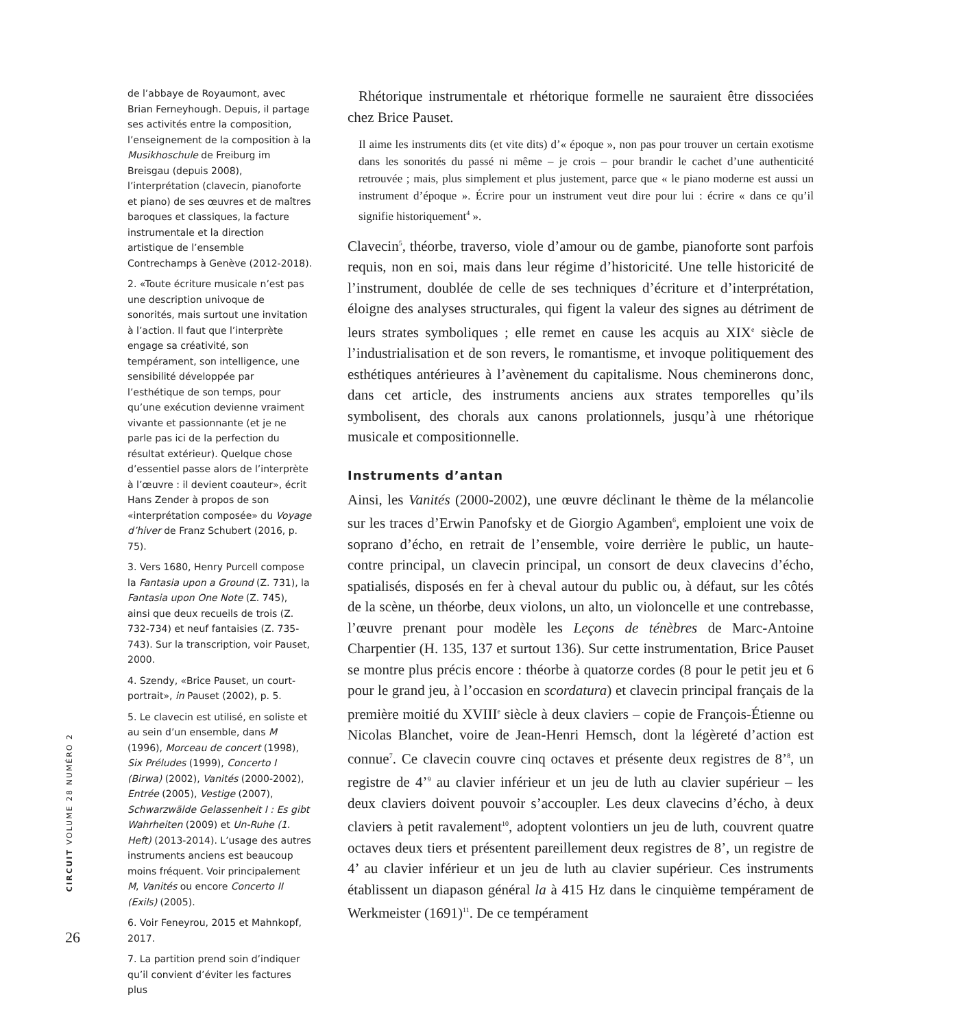CIRCUIT VOLUME 28 NUMÉRO 2
26
de l’abbaye de Royaumont, avec Brian Ferneyhough. Depuis, il partage ses activités entre la composition, l’enseignement de la composition à la Musikhoschule de Freiburg im Breisgau (depuis 2008), l’interprétation (clavecin, pianoforte et piano) de ses œuvres et de maîtres baroques et classiques, la facture instrumentale et la direction artistique de l’ensemble Contrechamps à Genève (2012-2018).
2. «Toute écriture musicale n’est pas une description univoque de sonorités, mais surtout une invitation à l’action. Il faut que l’interprète engage sa créativité, son tempérament, son intelligence, une sensibilité développée par l’esthétique de son temps, pour qu’une exécution devienne vraiment vivante et passionnante (et je ne parle pas ici de la perfection du résultat extérieur). Quelque chose d’essentiel passe alors de l’interprète à l’œuvre : il devient coauteur», écrit Hans Zender à propos de son «interprétation composée» du Voyage d’hiver de Franz Schubert (2016, p. 75).
3. Vers 1680, Henry Purcell compose la Fantasia upon a Ground (Z. 731), la Fantasia upon One Note (Z. 745), ainsi que deux recueils de trois (Z. 732-734) et neuf fantaisies (Z. 735-743). Sur la transcription, voir Pauset, 2000.
4. Szendy, «Brice Pauset, un court-portrait», in Pauset (2002), p. 5.
5. Le clavecin est utilisé, en soliste et au sein d’un ensemble, dans M (1996), Morceau de concert (1998), Six Préludes (1999), Concerto I (Birwa) (2002), Vanités (2000-2002), Entrée (2005), Vestige (2007), Schwarzwälde Gelassenheit I : Es gibt Wahrheiten (2009) et Un-Ruhe (1. Heft) (2013-2014). L’usage des autres instruments anciens est beaucoup moins fréquent. Voir principalement M, Vanités ou encore Concerto II (Exils) (2005).
6. Voir Feneyrou, 2015 et Mahnkopf, 2017.
7. La partition prend soin d’indiquer qu’il convient d’éviter les factures plus
Rhétorique instrumentale et rhétorique formelle ne sauraient être dissociées chez Brice Pauset.
Il aime les instruments dits (et vite dits) d’« époque », non pas pour trouver un certain exotisme dans les sonorités du passé ni même – je crois – pour brandir le cachet d’une authenticité retrouvée ; mais, plus simplement et plus justement, parce que « le piano moderne est aussi un instrument d’époque ». Écrire pour un instrument veut dire pour lui : écrire « dans ce qu’il signifie historiquement<sup>4</sup> ».
Clavecin<sup>5</sup>, théorbe, traverso, viole d’amour ou de gambe, pianoforte sont parfois requis, non en soi, mais dans leur régime d’historicité. Une telle historicité de l’instrument, doublée de celle de ses techniques d’écriture et d’interprétation, éloigne des analyses structurales, qui figent la valeur des signes au détriment de leurs strates symboliques ; elle remet en cause les acquis au XIX<sup>e</sup> siècle de l’industrialisation et de son revers, le romantisme, et invoque politiquement des esthétiques antérieures à l’avènement du capitalisme. Nous cheminerons donc, dans cet article, des instruments anciens aux strates temporelles qu’ils symbolisent, des chorals aux canons prolationnels, jusqu’à une rhétorique musicale et compositionnelle.
Instruments d’antan
Ainsi, les Vanités (2000-2002), une œuvre déclinant le thème de la mélancolie sur les traces d’Erwin Panofsky et de Giorgio Agamben<sup>6</sup>, emploient une voix de soprano d’écho, en retrait de l’ensemble, voire derrière le public, un haute-contre principal, un clavecin principal, un consort de deux clavecins d’écho, spatialisés, disposés en fer à cheval autour du public ou, à défaut, sur les côtés de la scène, un théorbe, deux violons, un alto, un violoncelle et une contrebasse, l’œuvre prenant pour modèle les Leçons de ténèbres de Marc-Antoine Charpentier (H. 135, 137 et surtout 136). Sur cette instrumentation, Brice Pauset se montre plus précis encore : théorbe à quatorze cordes (8 pour le petit jeu et 6 pour le grand jeu, à l’occasion en scordatura) et clavecin principal français de la première moitié du XVIII<sup>e</sup> siècle à deux claviers – copie de François-Étienne ou Nicolas Blanchet, voire de Jean-Henri Hemsch, dont la légèreté d’action est connue<sup>7</sup>. Ce clavecin couvre cinq octaves et présente deux registres de 8’<sup>8</sup>, un registre de 4’<sup>9</sup> au clavier inférieur et un jeu de luth au clavier supérieur – les deux claviers doivent pouvoir s’accoupler. Les deux clavecins d’écho, à deux claviers à petit ravalement<sup>10</sup>, adoptent volontiers un jeu de luth, couvrent quatre octaves deux tiers et présentent pareillement deux registres de 8’, un registre de 4’ au clavier inférieur et un jeu de luth au clavier supérieur. Ces instruments établissent un diapason général la à 415 Hz dans le cinquième tempérament de Werkmeister (1691)<sup>11</sup>. De ce tempérament